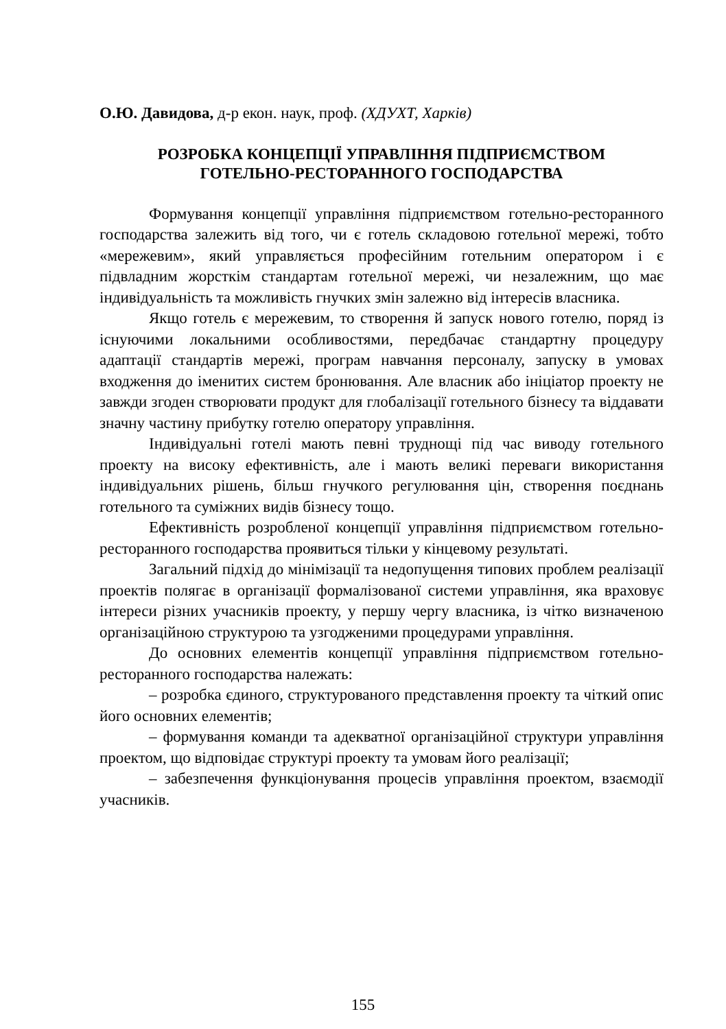О.Ю. Давидова, д-р екон. наук, проф. (ХДУХТ, Харків)
РОЗРОБКА КОНЦЕПЦІЇ УПРАВЛІННЯ ПІДПРИЄМСТВОМ
ГОТЕЛЬНО-РЕСТОРАННОГО ГОСПОДАРСТВА
Формування концепції управління підприємством готельно-ресторанного господарства залежить від того, чи є готель складовою готельної мережі, тобто «мережевим», який управляється професійним готельним оператором і є підвладним жорсткім стандартам готельної мережі, чи незалежним, що має індивідуальність та можливість гнучких змін залежно від інтересів власника.
Якщо готель є мережевим, то створення й запуск нового готелю, поряд із існуючими локальними особливостями, передбачає стандартну процедуру адаптації стандартів мережі, програм навчання персоналу, запуску в умовах входження до іменитих систем бронювання. Але власник або ініціатор проекту не завжди згоден створювати продукт для глобалізації готельного бізнесу та віддавати значну частину прибутку готелю оператору управління.
Індивідуальні готелі мають певні труднощі під час виводу готельного проекту на високу ефективність, але і мають великі переваги використання індивідуальних рішень, більш гнучкого регулювання цін, створення поєднань готельного та суміжних видів бізнесу тощо.
Ефективність розробленої концепції управління підприємством готельно-ресторанного господарства проявиться тільки у кінцевому результаті.
Загальний підхід до мінімізації та недопущення типових проблем реалізації проектів полягає в організації формалізованої системи управління, яка враховує інтереси різних учасників проекту, у першу чергу власника, із чітко визначеною організаційною структурою та узгодженими процедурами управління.
До основних елементів концепції управління підприємством готельно-ресторанного господарства належать:
– розробка єдиного, структурованого представлення проекту та чіткий опис його основних елементів;
– формування команди та адекватної організаційної структури управління проектом, що відповідає структурі проекту та умовам його реалізації;
– забезпечення функціонування процесів управління проектом, взаємодії учасників.
155